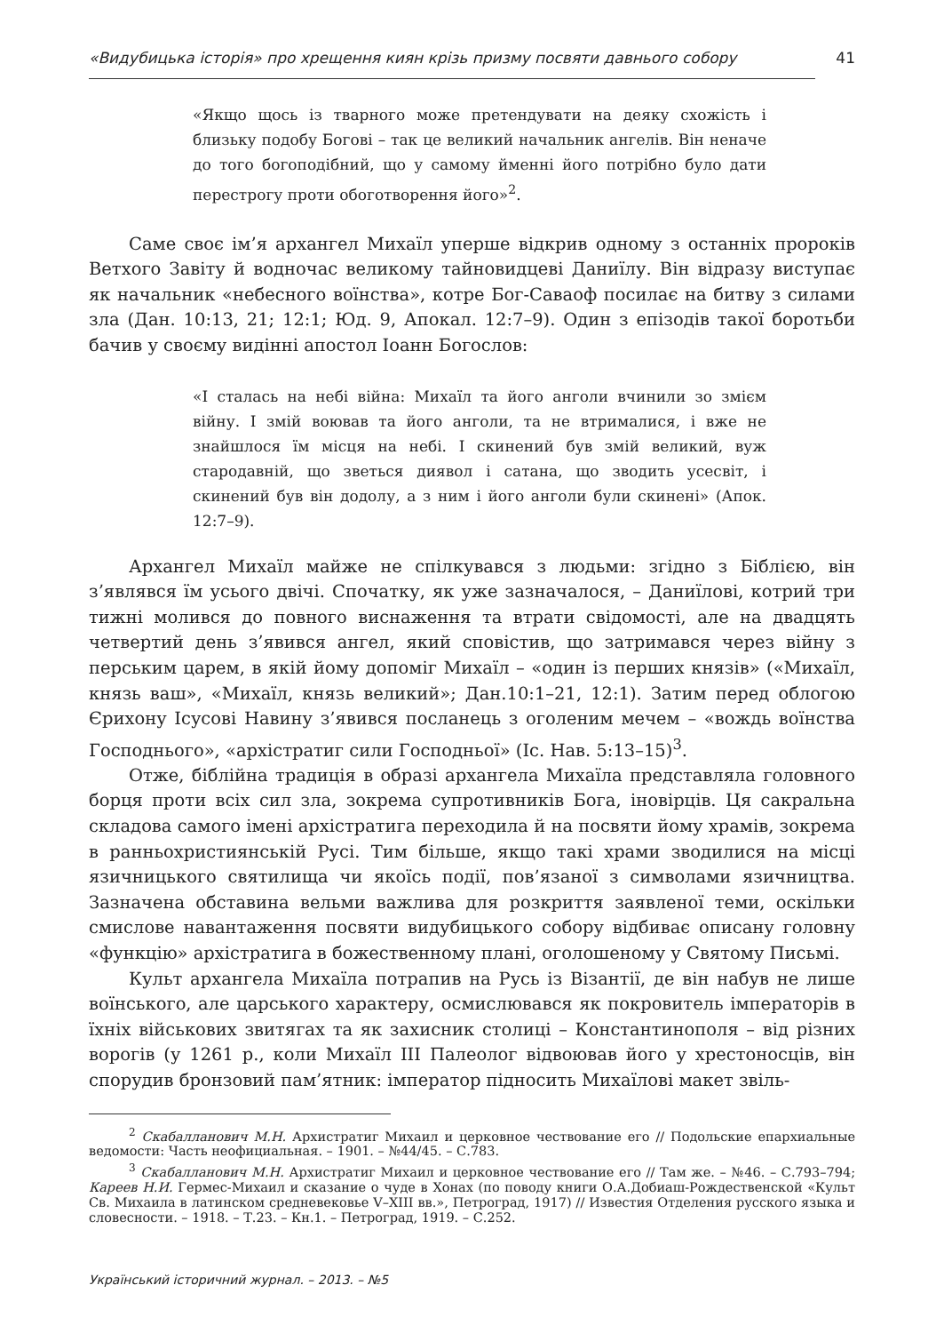«Видубицька історія» про хрещення киян крізь призму посвяти давнього собору 41
«Якщо щось із тварного може претендувати на деяку схожість і близьку подобу Богові – так це великий начальник ангелів. Він неначе до того богоподібний, що у самому йменні його потрібно було дати перестрогу проти обоготворення його»<sup>2</sup>.
Саме своє ім’я архангел Михаїл уперше відкрив одному з останніх пророків Ветхого Завіту й водночас великому тайновидцеві Даниїлу. Він відразу виступає як начальник «небесного воїнства», котре Бог-Саваоф посилає на битву з силами зла (Дан. 10:13, 21; 12:1; Юд. 9, Апокал. 12:7–9). Один з епізодів такої боротьби бачив у своєму видінні апостол Іоанн Богослов:
«І сталась на небі війна: Михаїл та його анголи вчинили зо змієм війну. І змій воював та його анголи, та не втрималися, і вже не знайшлося їм місця на небі. І скинений був змій великий, вуж стародавній, що зветься диявол і сатана, що зводить усесвіт, і скинений був він додолу, а з ним і його анголи були скинені» (Апок. 12:7–9).
Архангел Михаїл майже не спілкувався з людьми: згідно з Біблією, він з’являвся їм усього двічі. Спочатку, як уже зазначалося, – Даниїлові, котрий три тижні молився до повного виснаження та втрати свідомості, але на двадцять четвертий день з’явився ангел, який сповістив, що затримався через війну з перським царем, в якій йому допоміг Михаїл – «один із перших князів» («Михаїл, князь ваш», «Михаїл, князь великий»; Дан.10:1–21, 12:1). Затим перед облогою Єрихону Ісусові Навину з’явився посланець з оголеним мечем – «вождь воїнства Господнього», «архістратиг сили Господньої» (Іс. Нав. 5:13–15)<sup>3</sup>.
Отже, біблійна традиція в образі архангела Михаїла представляла головного борця проти всіх сил зла, зокрема супротивників Бога, іновірців. Ця сакральна складова самого імені архістратига переходила й на посвяти йому храмів, зокрема в ранньохристиянській Русі. Тим більше, якщо такі храми зводилися на місці язичницького святилища чи якоїсь події, пов’язаної з символами язичництва. Зазначена обставина вельми важлива для розкриття заявленої теми, оскільки смислове навантаження посвяти видубицького собору відбиває описану головну «функцію» архістратига в божественному плані, оголошеному у Святому Письмі.
Культ архангела Михаїла потрапив на Русь із Візантії, де він набув не лише воїнського, але царського характеру, осмислювався як покровитель імператорів в їхніх військових звитягах та як захисник столиці – Константинополя – від різних ворогів (у 1261 р., коли Михаїл III Палеолог відвоював його у хрестоносців, він спорудив бронзовий пам’ятник: імператор підносить Михаїлові макет звіль-
<sup>2</sup> Скабалланович М.Н. Архистратиг Михаил и церковное чествование его // Подольские епархиальные ведомости: Часть неофициальная. – 1901. – №44/45. – С.783.
<sup>3</sup> Скабалланович М.Н. Архистратиг Михаил и церковное чествование его // Там же. – №46. – С.793–794; Кареев Н.И. Гермес-Михаил и сказание о чуде в Хонах (по поводу книги О.А.Добиаш-Рождественской «Культ Св. Михаила в латинском средневековье V–XIII вв.», Петроград, 1917) // Известия Отделения русского языка и словесности. – 1918. – Т.23. – Кн.1. – Петроград, 1919. – С.252.
Український історичний журнал. – 2013. – №5